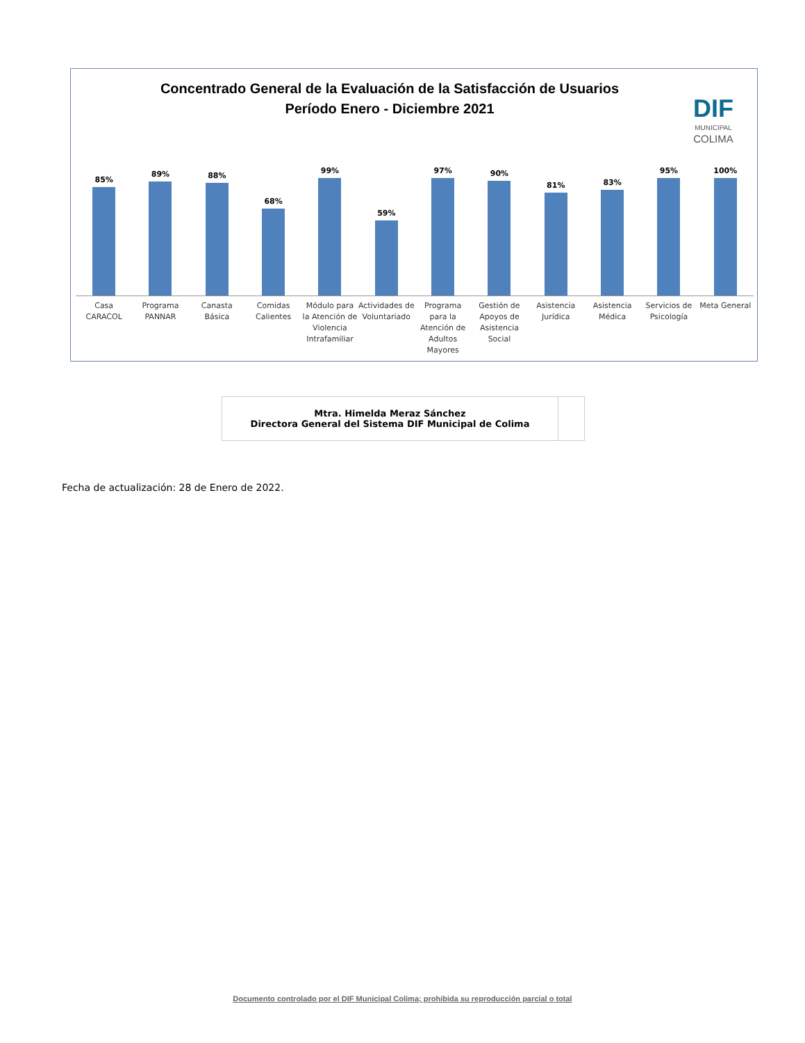Concentrado General de la Evaluación de la Satisfacción de Usuarios
Período Enero - Diciembre 2021
DIF
MUNICIPAL
COLIMA
85% 89% 88% 68% 99% 59% 97% 90% 81% 83% 95% 100%
Casa CARACOL Programa PANNAR Canasta Básica Comidas Calientes Módulo para la Atención de Violencia Intrafamiliar
Actividades de Voluntariado Programa para la Atención de Adultos Mayores
Gestión de Apoyos de Asistencia Social
Asistencia Jurídica Asistencia Médica Servicios de Psicología Meta General
| Mtra. Himelda Meraz Sánchez Directora General del Sistema DIF Municipal de Colima | |
Fecha de actualización: 28 de Enero de 2022.
Documento controlado por el DIF Municipal Colima; prohibida su reproducción parcial o total